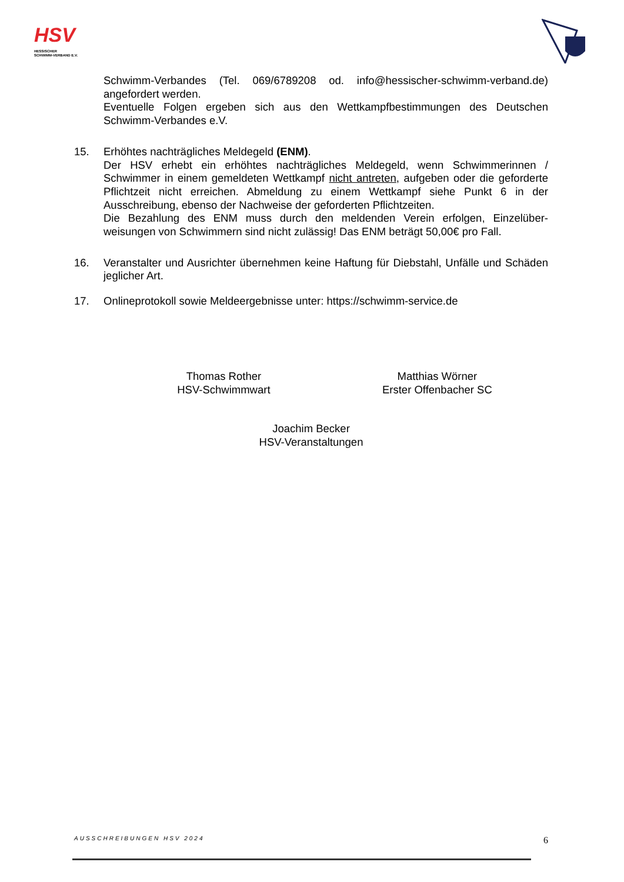HSV
HESSISCHER
SCHWIMM-VERBAND E.V.
Schwimm-Verbandes (Tel. 069/6789208 od. info@hessischer-schwimm-verband.de) angefordert werden.
Eventuelle Folgen ergeben sich aus den Wettkampfbestimmungen des Deutschen Schwimm-Verbandes e.V.
15. Erhöhtes nachträgliches Meldegeld (ENM).
Der HSV erhebt ein erhöhtes nachträgliches Meldegeld, wenn Schwimmerinnen / Schwimmer in einem gemeldeten Wettkampf nicht antreten, aufgeben oder die geforderte Pflichtzeit nicht erreichen. Abmeldung zu einem Wettkampf siehe Punkt 6 in der Ausschreibung, ebenso der Nachweise der geforderten Pflichtzeiten.
Die Bezahlung des ENM muss durch den meldenden Verein erfolgen, Einzelüber-weisungen von Schwimmern sind nicht zulässig! Das ENM beträgt 50,00€ pro Fall.
16. Veranstalter und Ausrichter übernehmen keine Haftung für Diebstahl, Unfälle und Schäden jeglicher Art.
17. Onlineprotokoll sowie Meldeergebnisse unter: https://schwimm-service.de
Thomas Rother
HSV-Schwimmwart
Matthias Wörner
Erster Offenbacher SC
Joachim Becker
HSV-Veranstaltungen
AUSSCHREIBUNGEN HSV 2024 6